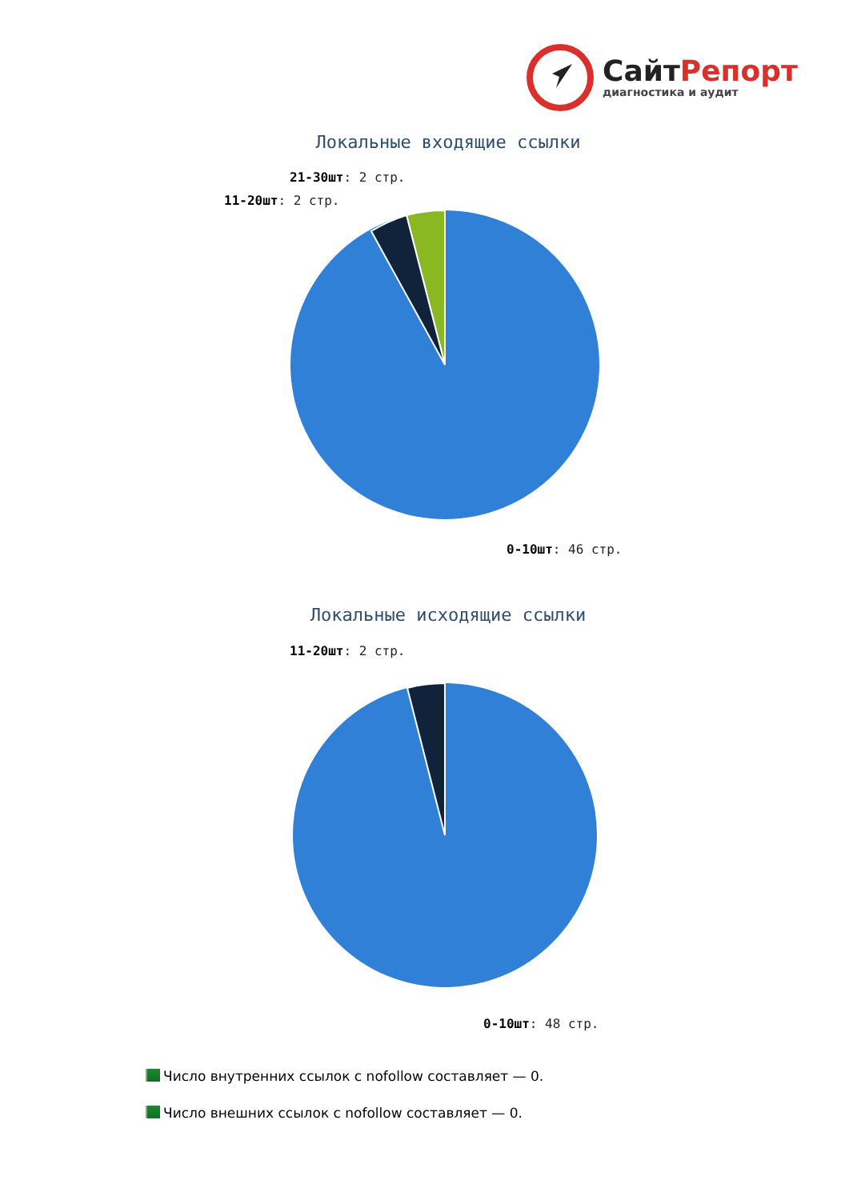СайтРепорт
диагностика и аудит
Локальные входящие ссылки
21-30шт: 2 стр.
11-20шт: 2 стр.
0-10шт: 46 стр.
Локальные исходящие ссылки
11-20шт: 2 стр.
0-10шт: 48 стр.
Число внутренних ссылок с nofollow составляет — 0.
Число внешних ссылок с nofollow составляет — 0.